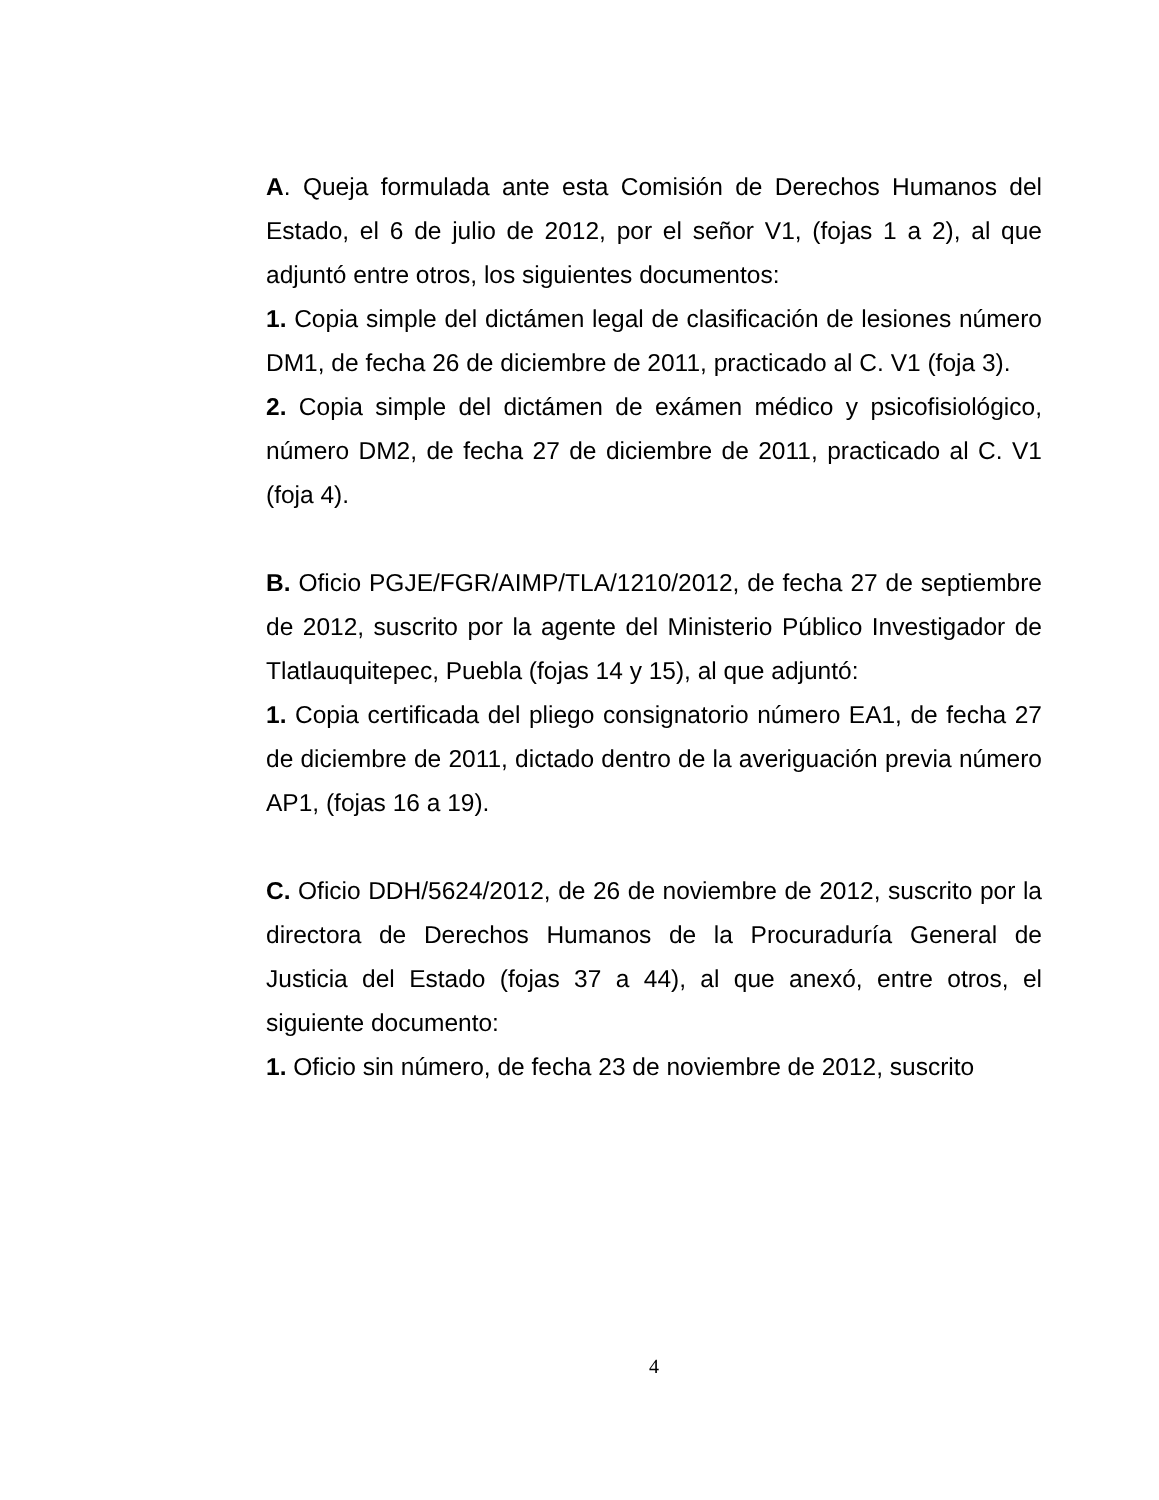A. Queja formulada ante esta Comisión de Derechos Humanos del Estado, el 6 de julio de 2012, por el señor V1, (fojas 1 a 2), al que adjuntó entre otros, los siguientes documentos:
1. Copia simple del dictámen legal de clasificación de lesiones número DM1, de fecha 26 de diciembre de 2011, practicado al C. V1 (foja 3).
2. Copia simple del dictámen de exámen médico y psicofisiológico, número DM2, de fecha 27 de diciembre de 2011, practicado al C. V1 (foja 4).
B. Oficio PGJE/FGR/AIMP/TLA/1210/2012, de fecha 27 de septiembre de 2012, suscrito por la agente del Ministerio Público Investigador de Tlatlauquitepec, Puebla (fojas 14 y 15), al que adjuntó:
1. Copia certificada del pliego consignatorio número EA1, de fecha 27 de diciembre de 2011, dictado dentro de la averiguación previa número AP1, (fojas 16 a 19).
C. Oficio DDH/5624/2012, de 26 de noviembre de 2012, suscrito por la directora de Derechos Humanos de la Procuraduría General de Justicia del Estado (fojas 37 a 44), al que anexó, entre otros, el siguiente documento:
1. Oficio sin número, de fecha 23 de noviembre de 2012, suscrito
4